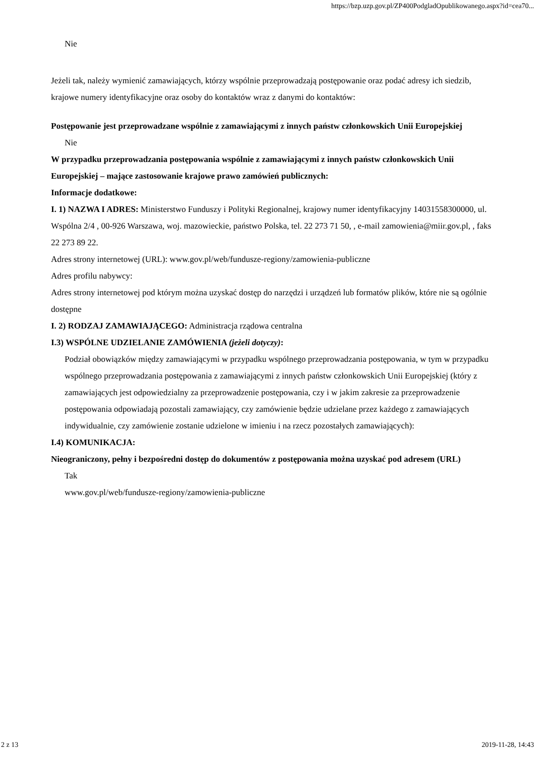https://bzp.uzp.gov.pl/ZP400PodgladOpublikowanego.aspx?id=cea70...
Nie
Jeżeli tak, należy wymienić zamawiających, którzy wspólnie przeprowadzają postępowanie oraz podać adresy ich siedzib, krajowe numery identyfikacyjne oraz osoby do kontaktów wraz z danymi do kontaktów:
Postępowanie jest przeprowadzane wspólnie z zamawiającymi z innych państw członkowskich Unii Europejskiej
Nie
W przypadku przeprowadzania postępowania wspólnie z zamawiającymi z innych państw członkowskich Unii Europejskiej – mające zastosowanie krajowe prawo zamówień publicznych:
Informacje dodatkowe:
I. 1) NAZWA I ADRES: Ministerstwo Funduszy i Polityki Regionalnej, krajowy numer identyfikacyjny 14031558300000, ul. Wspólna 2/4 , 00-926 Warszawa, woj. mazowieckie, państwo Polska, tel. 22 273 71 50, , e-mail zamowienia@miir.gov.pl, , faks 22 273 89 22.
Adres strony internetowej (URL): www.gov.pl/web/fundusze-regiony/zamowienia-publiczne
Adres profilu nabywcy:
Adres strony internetowej pod którym można uzyskać dostęp do narzędzi i urządzeń lub formatów plików, które nie są ogólnie dostępne
I. 2) RODZAJ ZAMAWIAJĄCEGO: Administracja rządowa centralna
I.3) WSPÓLNE UDZIELANIE ZAMÓWIENIA (jeżeli dotyczy):
Podział obowiązków między zamawiającymi w przypadku wspólnego przeprowadzania postępowania, w tym w przypadku wspólnego przeprowadzania postępowania z zamawiającymi z innych państw członkowskich Unii Europejskiej (który z zamawiających jest odpowiedzialny za przeprowadzenie postępowania, czy i w jakim zakresie za przeprowadzenie postępowania odpowiadają pozostali zamawiający, czy zamówienie będzie udzielane przez każdego z zamawiających indywidualnie, czy zamówienie zostanie udzielone w imieniu i na rzecz pozostałych zamawiających):
I.4) KOMUNIKACJA:
Nieograniczony, pełny i bezpośredni dostęp do dokumentów z postępowania można uzyskać pod adresem (URL)
Tak
www.gov.pl/web/fundusze-regiony/zamowienia-publiczne
2 z 13 2019-11-28, 14:43